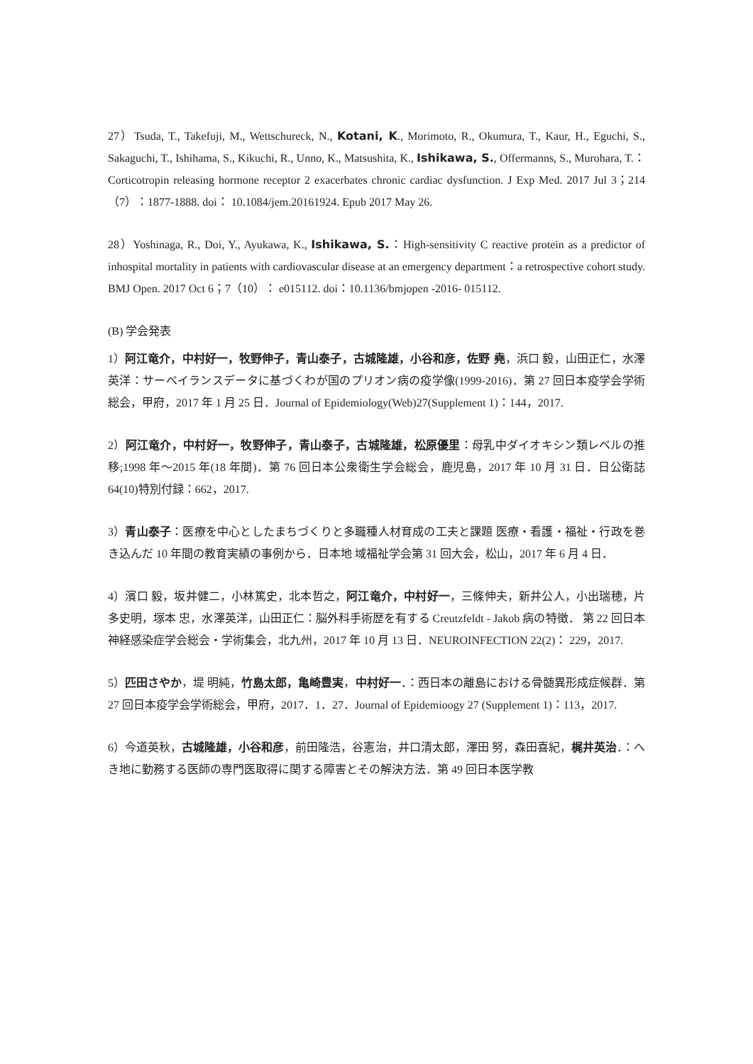27）Tsuda, T., Takefuji, M., Wettschureck, N., Kotani, K., Morimoto, R., Okumura, T., Kaur, H., Eguchi, S., Sakaguchi, T., Ishihama, S., Kikuchi, R., Unno, K., Matsushita, K., Ishikawa, S., Offermanns, S., Murohara, T.： Corticotropin releasing hormone receptor 2 exacerbates chronic cardiac dysfunction. J Exp Med. 2017 Jul 3；214（7）：1877-1888. doi： 10.1084/jem.20161924. Epub 2017 May 26.
28）Yoshinaga, R., Doi, Y., Ayukawa, K., Ishikawa, S.：High-sensitivity C reactive protein as a predictor of inhospital mortality in patients with cardiovascular disease at an emergency department：a retrospective cohort study. BMJ Open. 2017 Oct 6；7（10）： e015112. doi：10.1136/bmjopen -2016- 015112.
(B) 学会発表
1）阿江竜介，中村好一，牧野伸子，青山泰子，古城隆雄，小谷和彦，佐野 堯，浜口 毅，山田正仁，水澤英洋：サーベイランスデータに基づくわが国のプリオン病の疫学像(1999-2016)．第 27 回日本疫学会学術総会，甲府，2017 年 1 月 25 日．Journal of Epidemiology(Web)27(Supplement 1)：144，2017.
2）阿江竜介，中村好一，牧野伸子，青山泰子，古城隆雄，松原優里：母乳中ダイオキシン類レベルの推移;1998 年～2015 年(18 年間)．第 76 回日本公衆衛生学会総会，鹿児島，2017 年 10 月 31 日．日公衛誌 64(10)特別付録：662，2017.
3）青山泰子：医療を中心としたまちづくりと多職種人材育成の工夫と課題 医療・看護・福祉・行政を巻き込んだ 10 年間の教育実績の事例から．日本地 域福祉学会第 31 回大会，松山，2017 年 6 月 4 日．
4）濱口 毅，坂井健二，小林篤史，北本哲之，阿江竜介，中村好一，三條伸夫，新井公人，小出瑞穂，片多史明，塚本 忠，水澤英洋，山田正仁：脳外科手術歴を有する Creutzfeldt - Jakob 病の特徴． 第 22 回日本神経感染症学会総会・学術集会，北九州，2017 年 10 月 13 日．NEUROINFECTION 22(2)： 229，2017.
5）匹田さやか，堤 明純，竹島太郎，亀崎豊実，中村好一．：西日本の離島における骨髄異形成症候群．第 27 回日本疫学会学術総会，甲府，2017．1．27．Journal of Epidemioogy 27 (Supplement 1)：113，2017.
6）今道英秋，古城隆雄，小谷和彦，前田隆浩，谷憲治，井口清太郎，澤田 努，森田喜紀，梶井英治．：へき地に勤務する医師の専門医取得に関する障害とその解決方法．第 49 回日本医学教